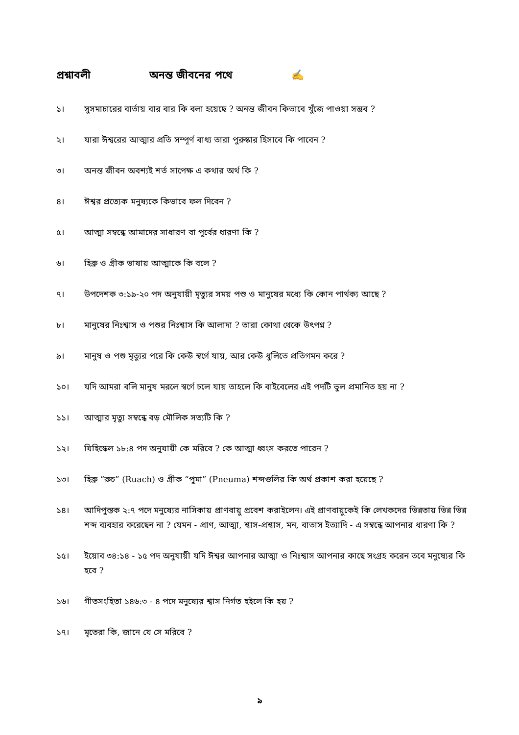প্রশ্নাবলী অনন্ত জীবনের পথে ✍
১। সুসমাচারের বার্তায় বার বার কি বলা হয়েছে ? অনন্ত জীবন কিভাবে খুঁজে পাওয়া সম্ভব ?
২। যারা ঈশ্বরের আত্মার প্রতি সম্পূর্ণ বাধ্য তারা পুরুষ্কার হিসাবে কি পাবেন ?
৩। অনন্ত জীবন অবশ্যই শর্ত সাপেক্ষ এ কথার অর্থ কি ?
৪। ঈশ্বর প্রত্যেক মনুষ্যকে কিভাবে ফল দিবেন ?
৫। আত্মা সম্বন্ধে আমাদের সাধারণ বা পূর্বের ধারণা কি ?
৬। হিব্রু ও গ্রীক ভাষায় আত্মাকে কি বলে ?
৭। উপদেশক ৩:১৯-২০ পদ অনুযায়ী মৃত্যুর সময় পশু ও মানুষের মধ্যে কি কোন পার্থক্য আছে ?
৮। মানুষের নিঃশ্বাস ও পশুর নিঃশ্বাস কি আলাদা ? তারা কোথা থেকে উৎপণ্ন ?
৯। মানুষ ও পশু মৃত্যুর পরে কি কেউ স্বর্গে যায়, আর কেউ ধুলিতে প্রতিগমন করে ?
১০। যদি আমরা বলি মানুষ মরলে স্বর্গে চলে যায় তাহলে কি বাইবেলের এই পদটি ভুল প্রমানিত হয় না ?
১১। আত্মার মৃত্যু সম্বন্ধে বড় মৌলিক সত্যটি কি ?
১২। যিহিস্কেল ১৮:৪ পদ অনুযায়ী কে মরিবে ? কে আত্মা ধ্বংস করতে পারেন ?
১৩। হিব্রু “রুচ” (Ruach) ও গ্রীক “পুমা” (Pneuma) শব্দগুলির কি অর্থ প্রকাশ করা হয়েছে ?
১৪। আদিপুস্তক ২:৭ পদে মনুষ্যের নাসিকায় প্রাণবায়ু প্রবেশ করাইলেন। এই প্রাণবায়ুকেই কি লেখকদের ভিন্নতায় ভিন্ন ভিন্ন শব্দ ব্যবহার করেছেন না ? যেমন - প্রাণ, আত্মা, শ্বাস-প্রশ্বাস, মন, বাতাস ইত্যাদি - এ সম্বন্ধে আপনার ধারণা কি ?
১৫। ইয়োব ৩৪:১৪ - ১৫ পদ অনুযায়ী যদি ঈশ্বর আপনার আত্মা ও নিঃশ্বাস আপনার কাছে সংগ্রহ করেন তবে মনুষ্যের কি হবে ?
১৬। গীতসংহিতা ১৪৬:৩ - ৪ পদে মনুষ্যের শ্বাস নির্গত হইলে কি হয় ?
১৭। মৃতেরা কি, জানে যে সে মরিবে ?
৯